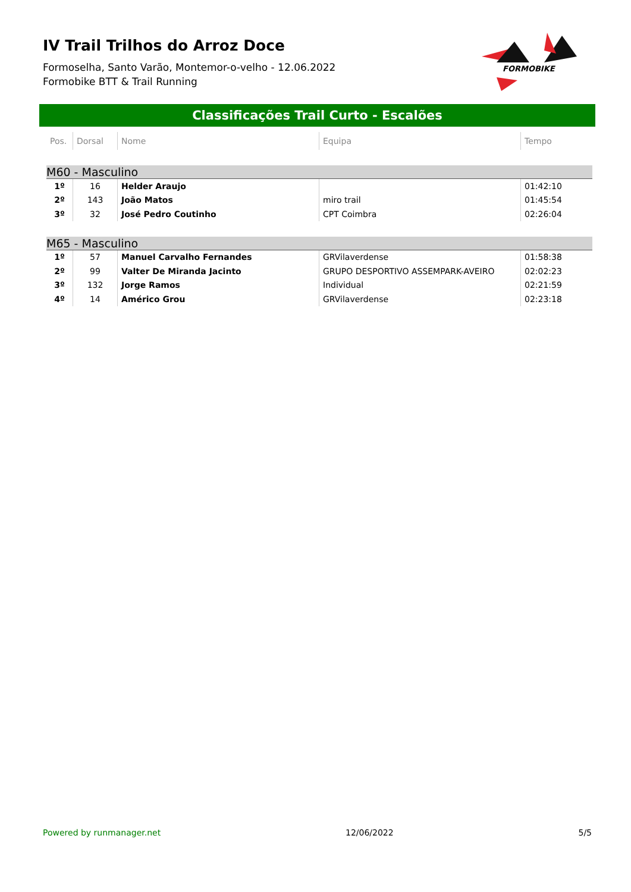IV Trail Trilhos do Arroz Doce
Formoselha, Santo Varão, Montemor-o-velho - 12.06.2022
Formobike BTT & Trail Running
FORMOBIKE
Classificações Trail Curto - Escalões
| Pos. | Dorsal | Nome | Equipa | Tempo |
| --- | --- | --- | --- | --- |
| M60 - Masculino | | | | |
| 1º | 16 | Helder Araujo | | 01:42:10 |
| 2º | 143 | João Matos | miro trail | 01:45:54 |
| 3º | 32 | José Pedro Coutinho | CPT Coimbra | 02:26:04 |
| M65 - Masculino | | | | |
| 1º | 57 | Manuel Carvalho Fernandes | GRVilaverdense | 01:58:38 |
| 2º | 99 | Valter De Miranda Jacinto | GRUPO DESPORTIVO ASSEMPARK-AVEIRO | 02:02:23 |
| 3º | 132 | Jorge Ramos | Individual | 02:21:59 |
| 4º | 14 | Américo Grou | GRVilaverdense | 02:23:18 |
Powered by runmanager.net 12/06/2022 5/5